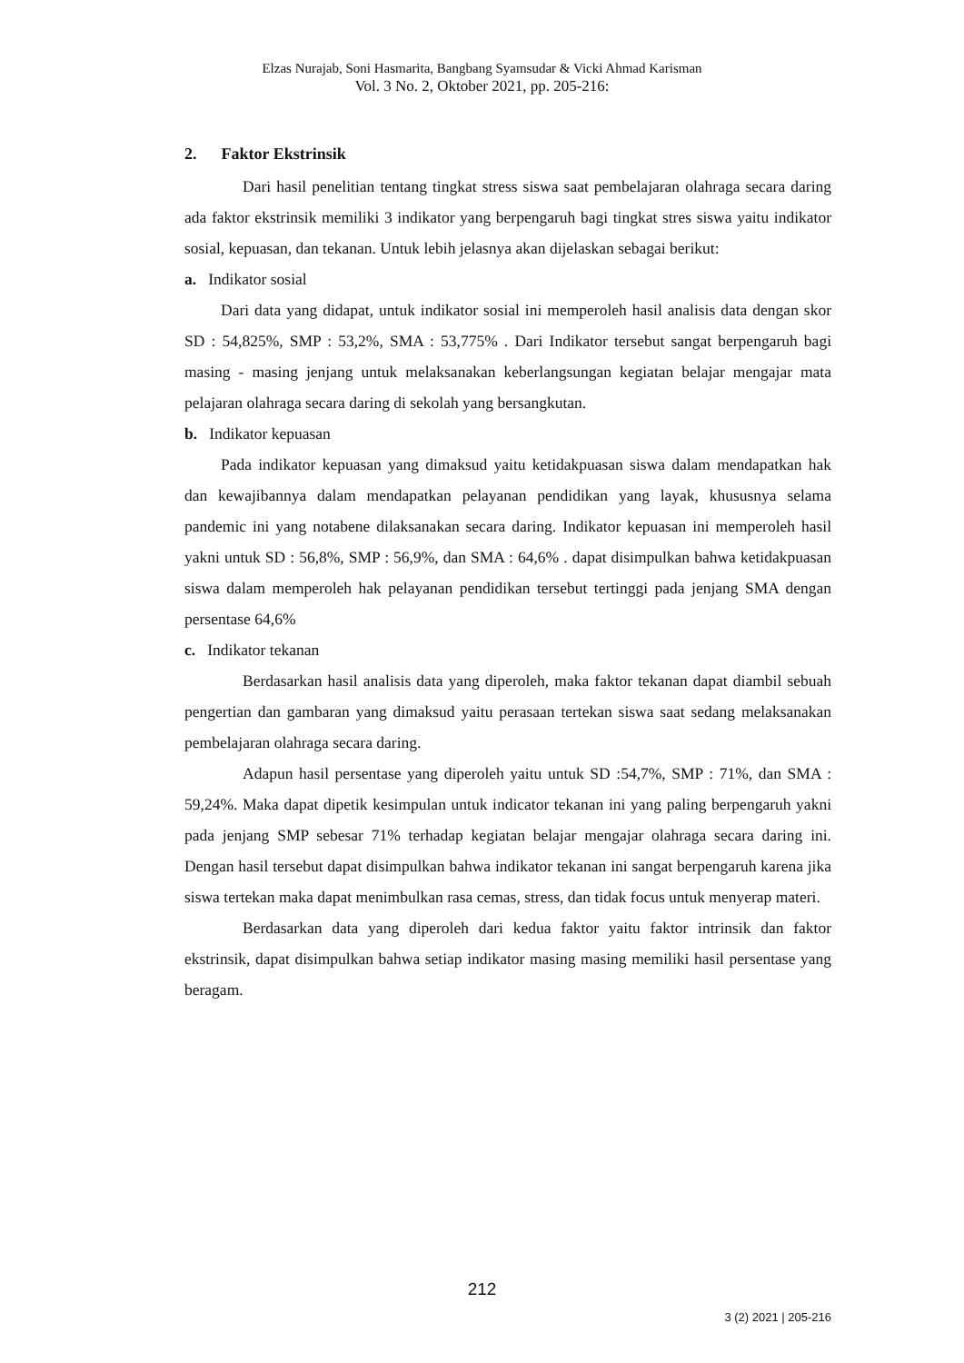Elzas Nurajab, Soni Hasmarita, Bangbang Syamsudar & Vicki Ahmad Karisman
Vol. 3 No. 2, Oktober 2021, pp. 205-216:
2. Faktor Ekstrinsik
Dari hasil penelitian tentang tingkat stress siswa saat pembelajaran olahraga secara daring ada faktor ekstrinsik memiliki 3 indikator yang berpengaruh bagi tingkat stres siswa yaitu indikator sosial, kepuasan, dan tekanan. Untuk lebih jelasnya akan dijelaskan sebagai berikut:
a. Indikator sosial
Dari data yang didapat, untuk indikator sosial ini memperoleh hasil analisis data dengan skor SD : 54,825%, SMP : 53,2%, SMA : 53,775% . Dari Indikator tersebut sangat berpengaruh bagi masing - masing jenjang untuk melaksanakan keberlangsungan kegiatan belajar mengajar mata pelajaran olahraga secara daring di sekolah yang bersangkutan.
b. Indikator kepuasan
Pada indikator kepuasan yang dimaksud yaitu ketidakpuasan siswa dalam mendapatkan hak dan kewajibannya dalam mendapatkan pelayanan pendidikan yang layak, khususnya selama pandemic ini yang notabene dilaksanakan secara daring. Indikator kepuasan ini memperoleh hasil yakni untuk SD : 56,8%, SMP : 56,9%, dan SMA : 64,6% . dapat disimpulkan bahwa ketidakpuasan siswa dalam memperoleh hak pelayanan pendidikan tersebut tertinggi pada jenjang SMA dengan persentase 64,6%
c. Indikator tekanan
Berdasarkan hasil analisis data yang diperoleh, maka faktor tekanan dapat diambil sebuah pengertian dan gambaran yang dimaksud yaitu perasaan tertekan siswa saat sedang melaksanakan pembelajaran olahraga secara daring.
Adapun hasil persentase yang diperoleh yaitu untuk SD :54,7%, SMP : 71%, dan SMA : 59,24%. Maka dapat dipetik kesimpulan untuk indicator tekanan ini yang paling berpengaruh yakni pada jenjang SMP sebesar 71% terhadap kegiatan belajar mengajar olahraga secara daring ini. Dengan hasil tersebut dapat disimpulkan bahwa indikator tekanan ini sangat berpengaruh karena jika siswa tertekan maka dapat menimbulkan rasa cemas, stress, dan tidak focus untuk menyerap materi.
Berdasarkan data yang diperoleh dari kedua faktor yaitu faktor intrinsik dan faktor ekstrinsik, dapat disimpulkan bahwa setiap indikator masing masing memiliki hasil persentase yang beragam.
212
3 (2) 2021 | 205-216